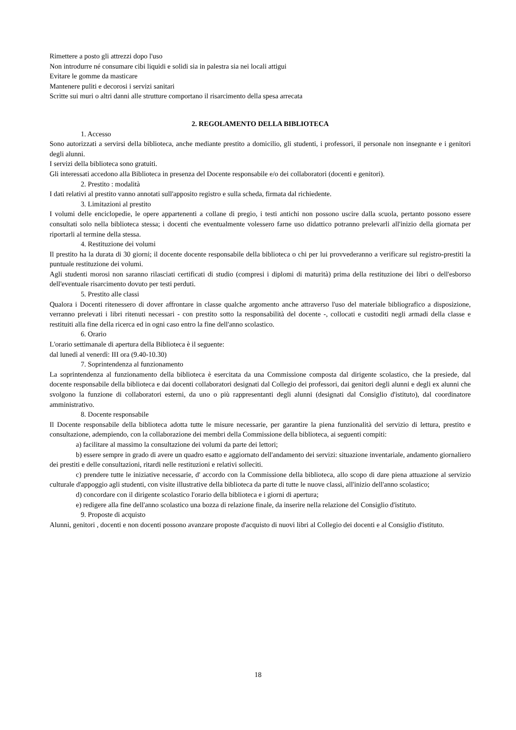Rimettere a posto gli attrezzi dopo l'uso
Non introdurre né consumare cibi liquidi e solidi sia in palestra sia nei locali attigui
Evitare le gomme da masticare
Mantenere puliti e decorosi i servizi sanitari
Scritte sui muri o altri danni alle strutture comportano il risarcimento della spesa arrecata
2. REGOLAMENTO DELLA BIBLIOTECA
1. Accesso
Sono autorizzati a servirsi della biblioteca, anche mediante prestito a domicilio, gli studenti, i professori, il personale non insegnante e i genitori degli alunni.
I servizi della biblioteca sono gratuiti.
Gli interessati accedono alla Biblioteca in presenza del Docente responsabile e/o dei collaboratori (docenti e genitori).
2. Prestito : modalità
I dati relativi al prestito vanno annotati sull'apposito registro e sulla scheda, firmata dal richiedente.
3. Limitazioni al prestito
I volumi delle enciclopedie, le opere appartenenti a collane di pregio, i testi antichi non possono uscire dalla scuola, pertanto possono essere consultati solo nella biblioteca stessa; i docenti che eventualmente volessero farne uso didattico potranno prelevarli all'inizio della giornata per riportarli al termine della stessa.
4. Restituzione dei volumi
Il prestito ha la durata di 30 giorni; il docente docente responsabile della biblioteca o chi per lui provvederanno a verificare sul registro-prestiti la puntuale restituzione dei volumi.
Agli studenti morosi non saranno rilasciati certificati di studio (compresi i diplomi di maturità) prima della restituzione dei libri o dell'esborso dell'eventuale risarcimento dovuto per testi perduti.
5. Prestito alle classi
Qualora i Docenti ritenessero di dover affrontare in classe qualche argomento anche attraverso l'uso del materiale bibliografico a disposizione, verranno prelevati i libri ritenuti necessari - con prestito sotto la responsabilità del docente -, collocati e custoditi negli armadi della classe e restituiti alla fine della ricerca ed in ogni caso entro la fine dell'anno scolastico.
6. Orario
L'orario settimanale di apertura della Biblioteca è il seguente:
dal lunedì al venerdì: III ora (9.40-10.30)
7. Soprintendenza al funzionamento
La soprintendenza al funzionamento della biblioteca è esercitata da una Commissione composta dal dirigente scolastico, che la presiede, dal docente responsabile della biblioteca e dai docenti collaboratori designati dal Collegio dei professori, dai genitori degli alunni e degli ex alunni che svolgono la funzione di collaboratori esterni, da uno o più rappresentanti degli alunni (designati dal Consiglio d'istituto), dal coordinatore amministrativo.
8. Docente responsabile
Il Docente responsabile della biblioteca adotta tutte le misure necessarie, per garantire la piena funzionalità del servizio di lettura, prestito e consultazione, adempiendo, con la collaborazione dei membri della Commissione della biblioteca, ai seguenti compiti:
a) facilitare al massimo la consultazione dei volumi da parte dei lettori;
b) essere sempre in grado di avere un quadro esatto e aggiornato dell'andamento dei servizi: situazione inventariale, andamento giornaliero dei prestiti e delle consultazioni, ritardi nelle restituzioni e relativi solleciti.
c) prendere tutte le iniziative necessarie, d' accordo con la Commissione della biblioteca, allo scopo di dare piena attuazione al servizio culturale d'appoggio agli studenti, con visite illustrative della biblioteca da parte di tutte le nuove classi, all'inizio dell'anno scolastico;
d) concordare con il dirigente scolastico l'orario della biblioteca e i giorni di apertura;
e) redigere alla fine dell'anno scolastico una bozza di relazione finale, da inserire nella relazione del Consiglio d'istituto.
9. Proposte di acquisto
Alunni, genitori , docenti e non docenti possono avanzare proposte d'acquisto di nuovi libri al Collegio dei docenti e al Consiglio d'istituto.
18